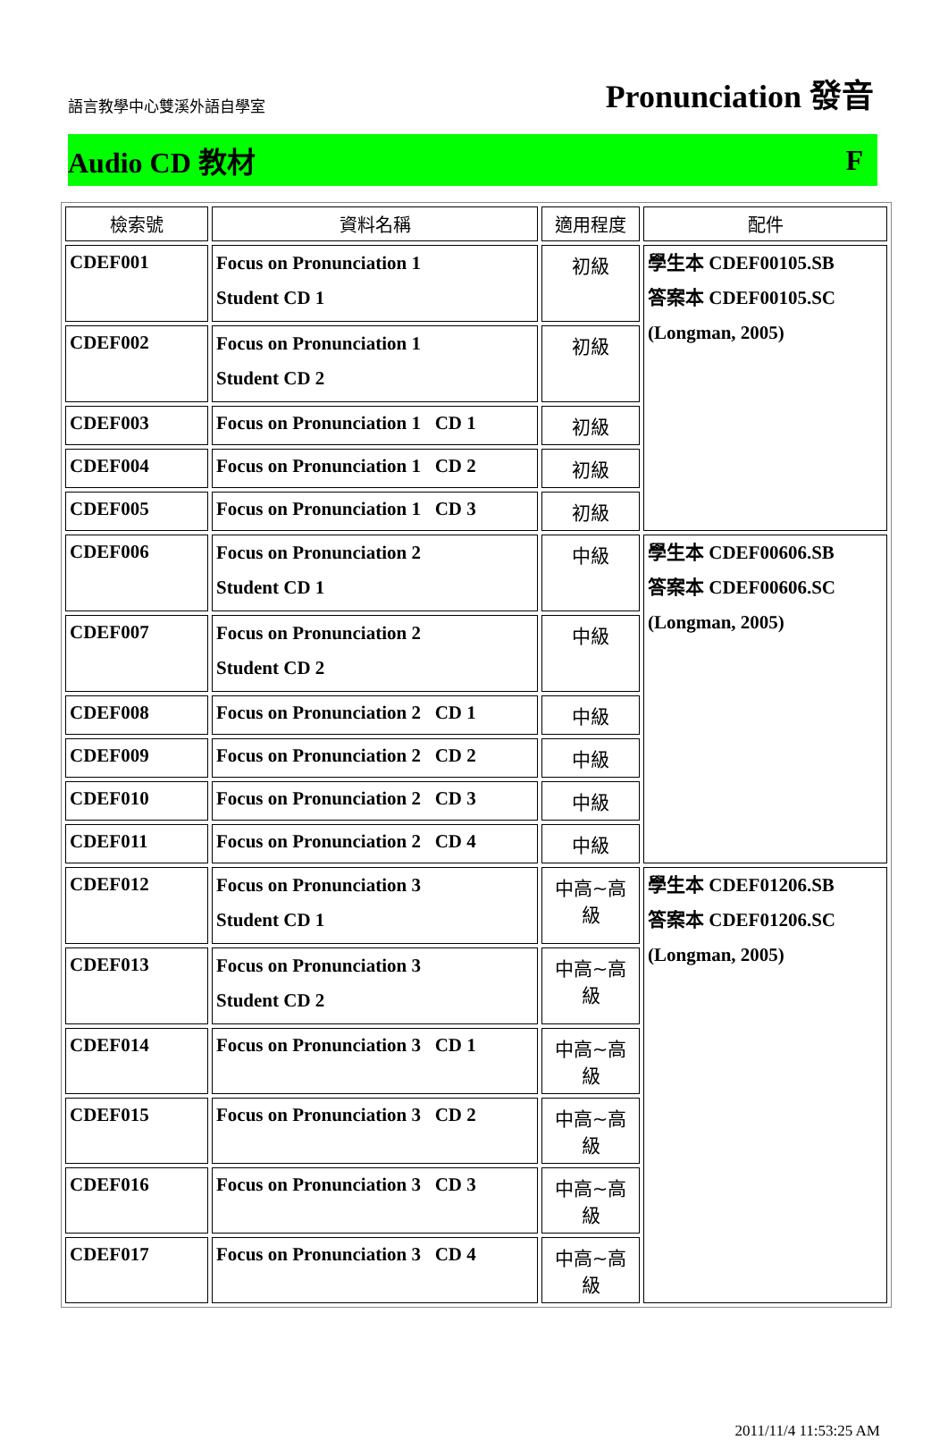語言教學中心雙溪外語自學室
Pronunciation 發音
Audio CD 教材 F
| 檢索號 | 資料名稱 | 適用程度 | 配件 |
| --- | --- | --- | --- |
| CDEF001 | Focus on Pronunciation 1 Student CD 1 | 初級 | 學生本 CDEF00105.SB 答案本 CDEF00105.SC (Longman, 2005) |
| CDEF002 | Focus on Pronunciation 1 Student CD 2 | 初級 | |
| CDEF003 | Focus on Pronunciation 1 CD 1 | 初級 | |
| CDEF004 | Focus on Pronunciation 1 CD 2 | 初級 | |
| CDEF005 | Focus on Pronunciation 1 CD 3 | 初級 | |
| CDEF006 | Focus on Pronunciation 2 Student CD 1 | 中級 | 學生本 CDEF00606.SB 答案本 CDEF00606.SC (Longman, 2005) |
| CDEF007 | Focus on Pronunciation 2 Student CD 2 | 中級 | |
| CDEF008 | Focus on Pronunciation 2 CD 1 | 中級 | |
| CDEF009 | Focus on Pronunciation 2 CD 2 | 中級 | |
| CDEF010 | Focus on Pronunciation 2 CD 3 | 中級 | |
| CDEF011 | Focus on Pronunciation 2 CD 4 | 中級 | |
| CDEF012 | Focus on Pronunciation 3 Student CD 1 | 中高~高級 | 學生本 CDEF01206.SB 答案本 CDEF01206.SC (Longman, 2005) |
| CDEF013 | Focus on Pronunciation 3 Student CD 2 | 中高~高級 | |
| CDEF014 | Focus on Pronunciation 3 CD 1 | 中高~高級 | |
| CDEF015 | Focus on Pronunciation 3 CD 2 | 中高~高級 | |
| CDEF016 | Focus on Pronunciation 3 CD 3 | 中高~高級 | |
| CDEF017 | Focus on Pronunciation 3 CD 4 | 中高~高級 | |
2011/11/4 11:53:25 AM